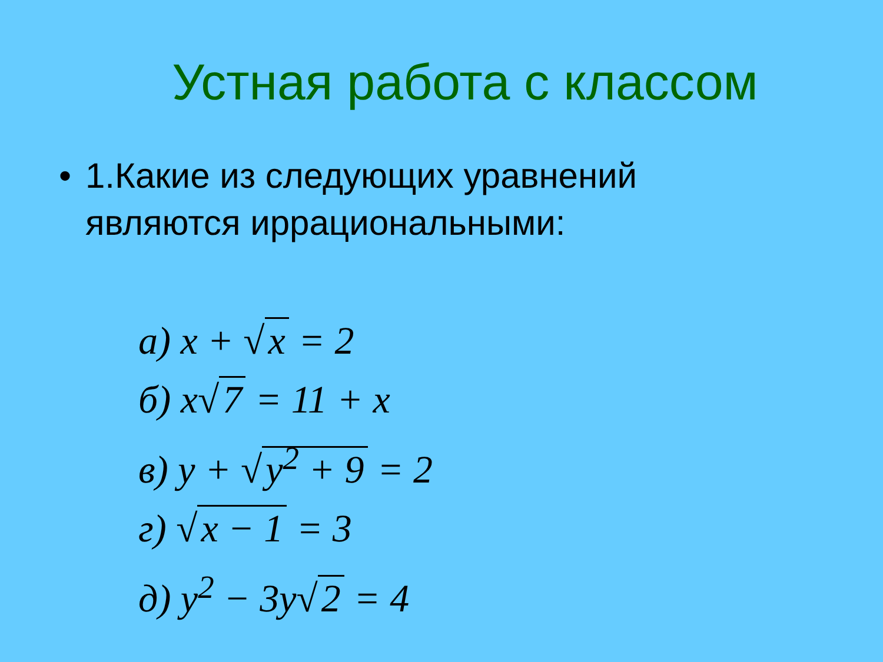Устная работа с классом
• 1.Какие из следующих уравнений
являются иррациональными:
а) x + √ x = 2
б) x√ 7 = 11 + x
в) y + √ y<sup>2</sup> + 9 = 2
г) √ x − 1 = 3
д) y<sup>2</sup> − 3y√ 2 = 4